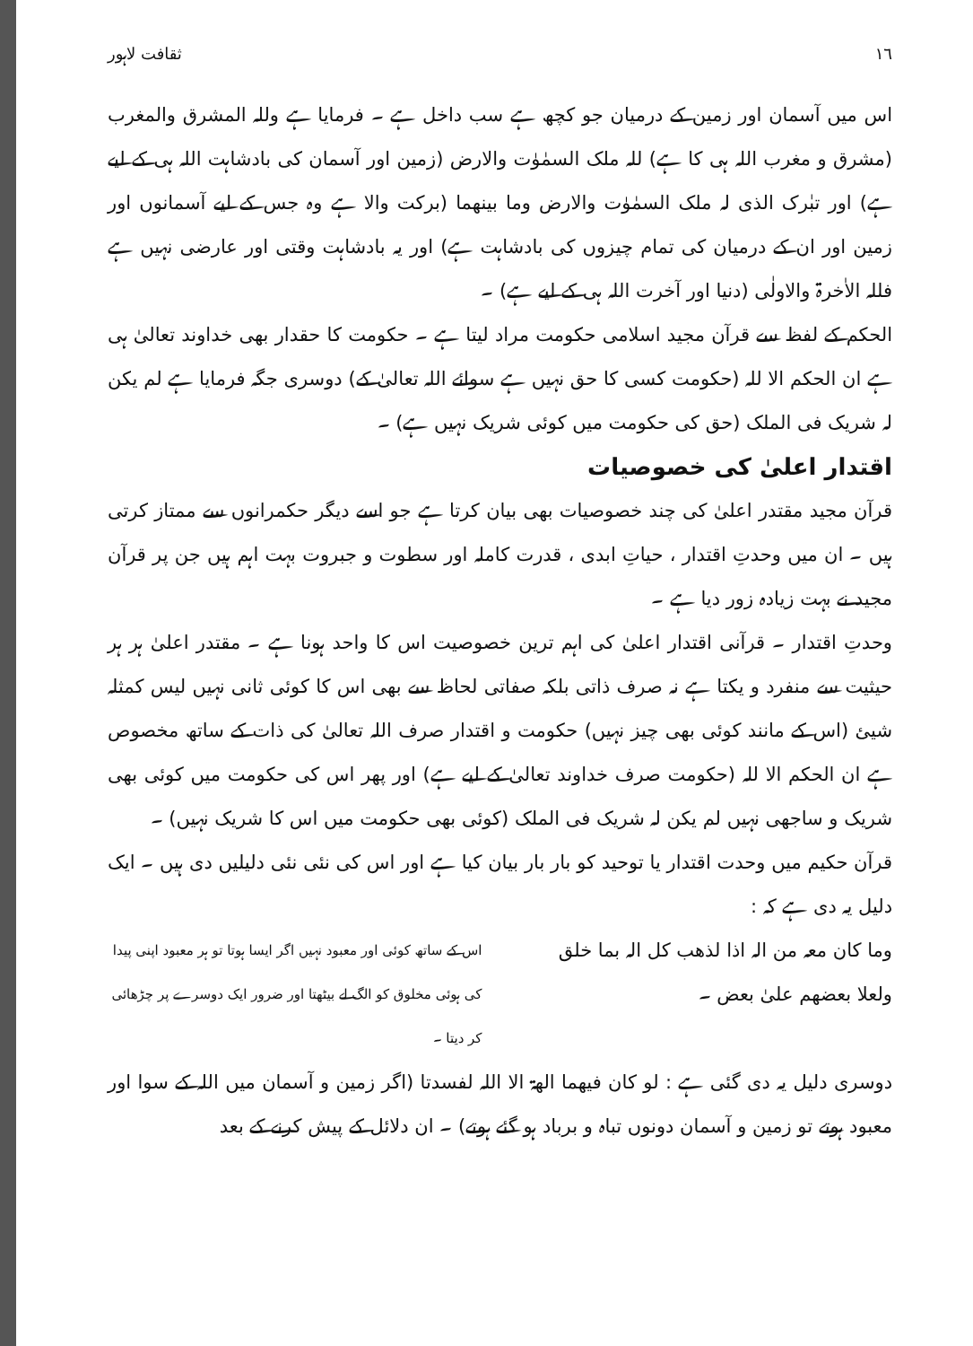١٦ ثقافت لاہور
اس میں آسمان اور زمین کے درمیان جو کچھ ہے سب داخل ہے ۔ فرمایا ہے وللہ المشرق والمغرب (مشرق و مغرب اللہ ہی کا ہے) للہ ملک السمٰوٰت والارض (زمین اور آسمان کی بادشاہت اللہ ہی کے لیے ہے) اور تبٰرک الذی لہ ملک السمٰوٰت والارض وما بینھما (برکت والا ہے وہ جس کے لیے آسمانوں اور زمین اور ان کے درمیان کی تمام چیزوں کی بادشاہت ہے) اور یہ بادشاہت وقتی اور عارضی نہیں ہے فللہ الاٰخرۃ والاولٰی (دنیا اور آخرت اللہ ہی کے لیے ہے) ۔
الحکم کے لفظ سے قرآن مجید اسلامی حکومت مراد لیتا ہے ۔ حکومت کا حقدار بھی خداوند تعالیٰ ہی ہے ان الحکم الا للہ (حکومت کسی کا حق نہیں ہے سوائے اللہ تعالیٰ کے) دوسری جگہ فرمایا ہے لم یکن لہ شریک فی الملک (حق کی حکومت میں کوئی شریک نہیں ہے) ۔
اقتدار اعلیٰ کی خصوصیات
قرآن مجید مقتدر اعلیٰ کی چند خصوصیات بھی بیان کرتا ہے جو اسے دیگر حکمرانوں سے ممتاز کرتی ہیں ۔ ان میں وحدتِ اقتدار ، حیاتِ ابدی ، قدرت کاملہ اور سطوت و جبروت بہت اہم ہیں جن پر قرآن مجید نے بہت زیادہ زور دیا ہے ۔
وحدتِ اقتدار ۔ قرآنی اقتدار اعلیٰ کی اہم ترین خصوصیت اس کا واحد ہونا ہے ۔ مقتدر اعلیٰ ہر ہر حیثیت سے منفرد و یکتا ہے نہ صرف ذاتی بلکہ صفاتی لحاظ سے بھی اس کا کوئی ثانی نہیں لیس کمثلہ شیئ (اس کے مانند کوئی بھی چیز نہیں) حکومت و اقتدار صرف اللہ تعالیٰ کی ذات کے ساتھ مخصوص ہے ان الحکم الا للہ (حکومت صرف خداوند تعالیٰ کے لیے ہے) اور پھر اس کی حکومت میں کوئی بھی شریک و ساجھی نہیں لم یکن لہ شریک فی الملک (کوئی بھی حکومت میں اس کا شریک نہیں) ۔
قرآن حکیم میں وحدت اقتدار یا توحید کو بار بار بیان کیا ہے اور اس کی نئی نئی دلیلیں دی ہیں ۔ ایک دلیل یہ دی ہے کہ :
وما کان معہ من الہ اذا لذھب کل الہ بما خلق ولعلا بعضھم علیٰ بعض ۔
اس کے ساتھ کوئی اور معبود نہیں اگر ایسا ہوتا تو ہر معبود اپنی پیدا کی ہوئی مخلوق کو الگ لے بیٹھتا اور ضرور ایک دوسرے پر چڑھائی کر دیتا ۔
دوسری دلیل یہ دی گئی ہے : لو کان فیھما الھۃ الا اللہ لفسدتا (اگر زمین و آسمان میں اللہ کے سوا اور معبود ہوتے تو زمین و آسمان دونوں تباہ و برباد ہو گئے ہوتے) ۔ ان دلائل کے پیش کرنے کے بعد